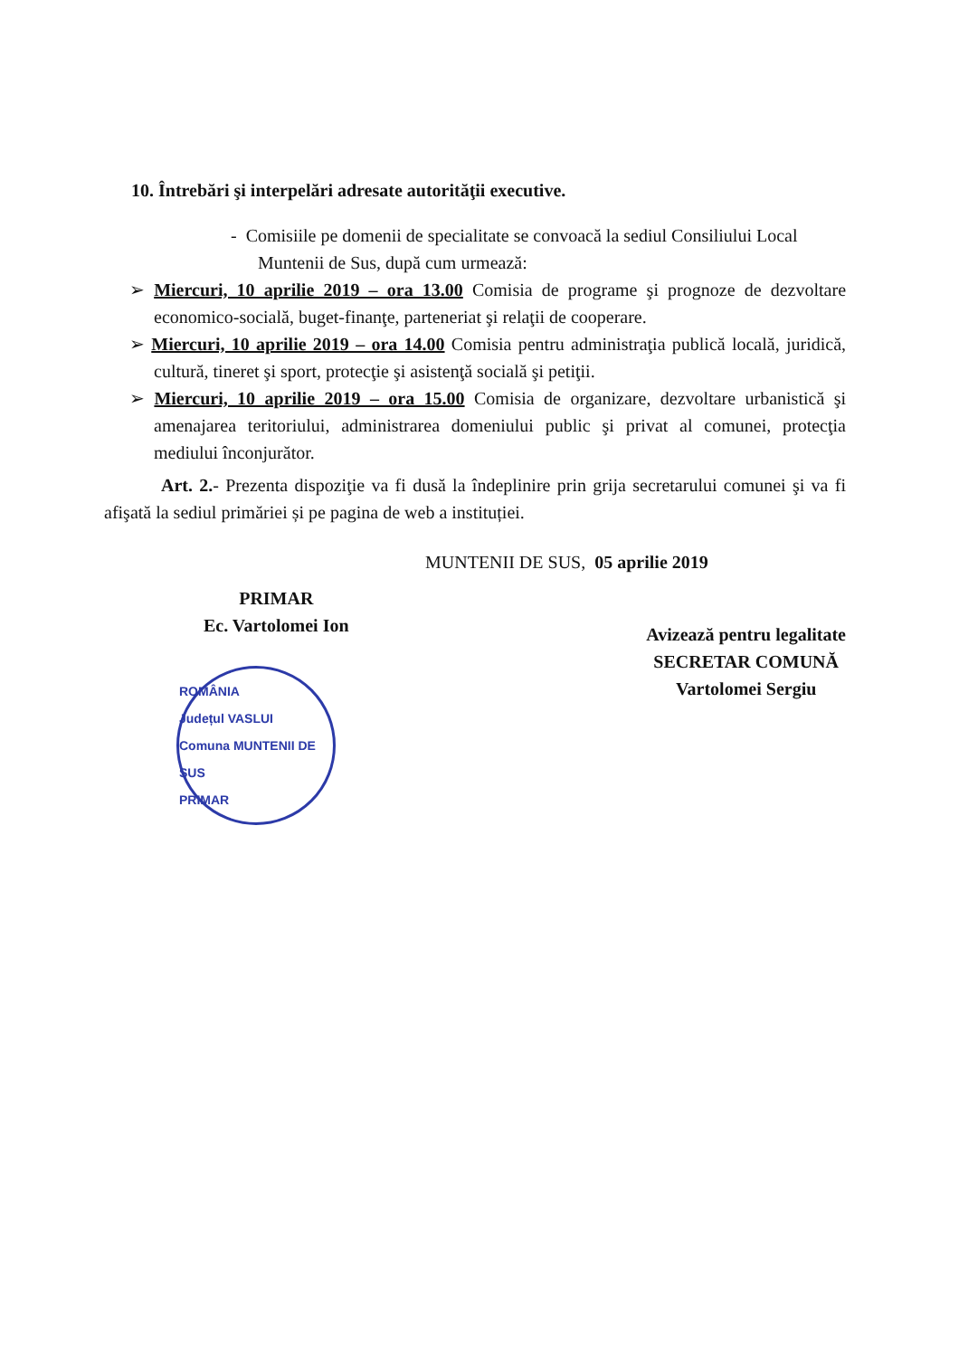10. Întrebări şi interpelări adresate autorităţii executive.
- Comisiile pe domenii de specialitate se convoacă la sediul Consiliului Local Muntenii de Sus, după cum urmează:
➢ Miercuri, 10 aprilie 2019 – ora 13.00 Comisia de programe şi prognoze de dezvoltare economico-socială, buget-finanţe, parteneriat şi relaţii de cooperare.
➢ Miercuri, 10 aprilie 2019 – ora 14.00 Comisia pentru administraţia publică locală, juridică, cultură, tineret şi sport, protecţie şi asistenţă socială şi petiţii.
➢ Miercuri, 10 aprilie 2019 – ora 15.00 Comisia de organizare, dezvoltare urbanistică şi amenajarea teritoriului, administrarea domeniului public şi privat al comunei, protecţia mediului înconjurător.
Art. 2.- Prezenta dispoziţie va fi dusă la îndeplinire prin grija secretarului comunei şi va fi afişată la sediul primăriei și pe pagina de web a instituției.
MUNTENII DE SUS, 05 aprilie 2019
PRIMAR
Ec. Vartolomei Ion
ROMÂNIA
Județul VASLUI
Comuna MUNTENII DE SUS
PRIMAR
Avizează pentru legalitate
SECRETAR COMUNĂ
Vartolomei Sergiu